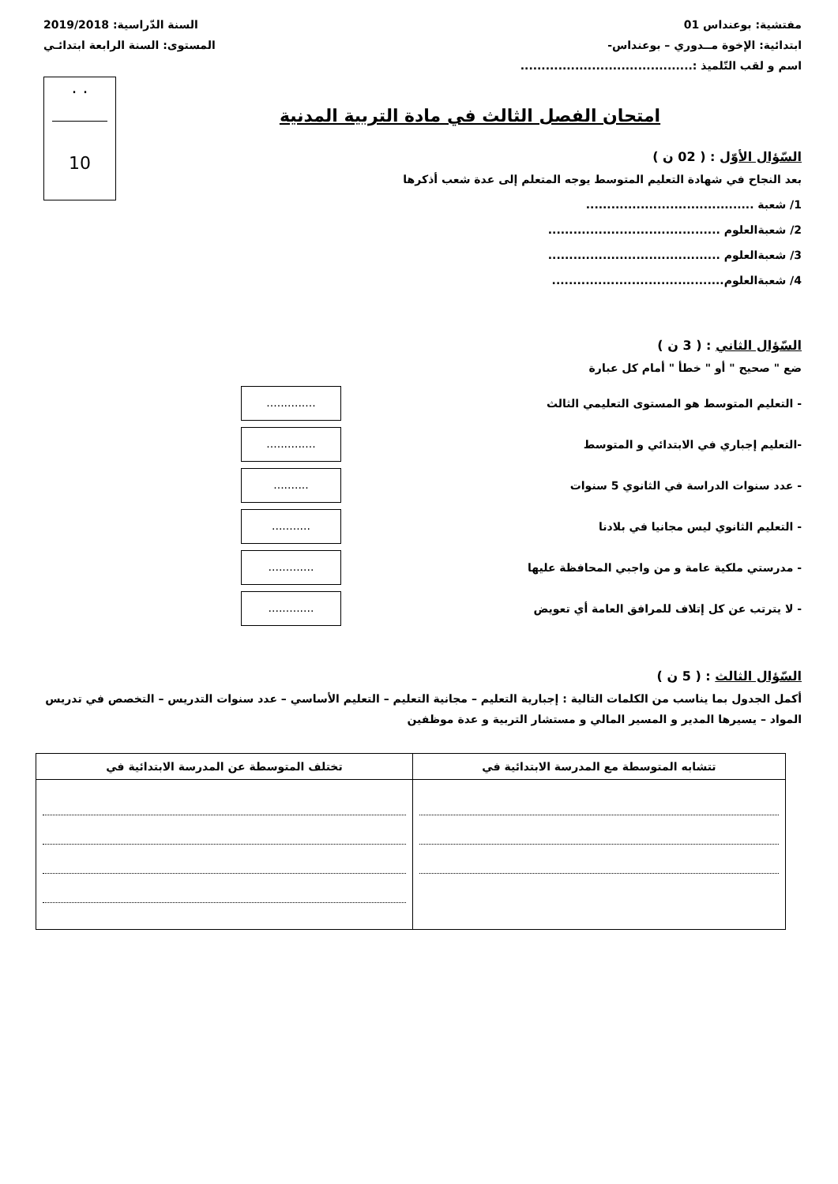مفتشية: بوعنداس 01 السنة الدّراسية: 2019/2018
ابتدائية: الإخوة مــدوري – بوعنداس- المستوى: السنة الرابعة ابتدائـي
اسم و لقب التّلميذ :.........................................
. .
10
امتحان الفصل الثالث في مادة التربية المدنية
السّؤال الأوّل : ( 02 ن )
بعد النجاح في شهادة التعليم المتوسط يوجه المتعلم إلى عدة شعب أذكرها
1/ شعبة ........................................
2/ شعبةالعلوم .........................................
3/ شعبةالعلوم .........................................
4/ شعبةالعلوم.........................................
السّؤال الثاني : ( 3 ن )
ضع " صحيح " أو " خطأ " أمام كل عبارة
- التعليم المتوسط هو المستوى التعليمي الثالث..............
-التعليم إجباري في الابتدائي و المتوسط..............
- عدد سنوات الدراسة في الثانوي 5 سنوات..........
- التعليم الثانوي ليس مجانيا في بلادنا...........
- مدرستي ملكية عامة و من واجبي المحافظة عليها.............
- لا يترتب عن كل إتلاف للمرافق العامة أي تعويض.............
السّؤال الثالث : ( 5 ن )
أكمل الجدول بما يناسب من الكلمات التالية : إجبارية التعليم – مجانية التعليم – التعليم الأساسي – عدد سنوات التدريس – التخصص في تدريس المواد – يسيرها المدير و المسير المالي و مستشار التربية و عدة موظفين
| تتشابه المتوسطة مع المدرسة الابتدائية في | تختلف المتوسطة عن المدرسة الابتدائية في |
| --- | --- |